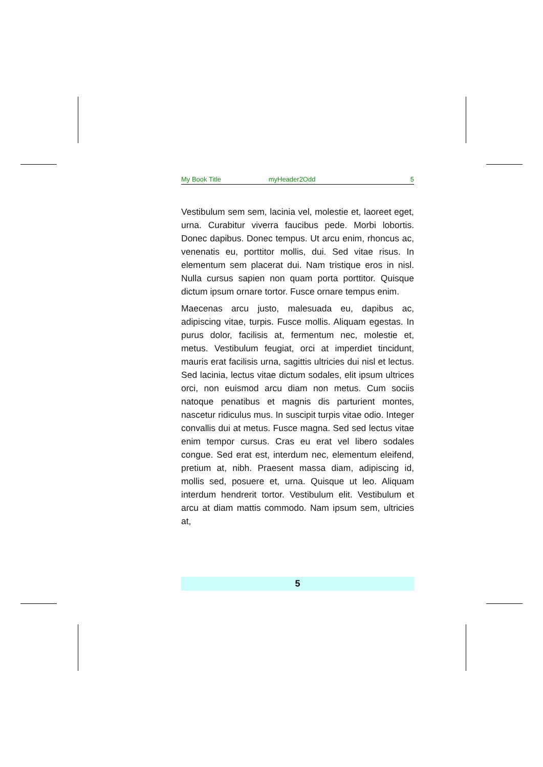My Book Title myHeader2Odd 5
Vestibulum sem sem, lacinia vel, molestie et, laoreet eget, urna. Curabitur viverra faucibus pede. Morbi lobortis. Donec dapibus. Donec tempus. Ut arcu enim, rhoncus ac, venenatis eu, porttitor mollis, dui. Sed vitae risus. In elementum sem placerat dui. Nam tristique eros in nisl. Nulla cursus sapien non quam porta porttitor. Quisque dictum ipsum ornare tortor. Fusce ornare tempus enim.
Maecenas arcu justo, malesuada eu, dapibus ac, adipiscing vitae, turpis. Fusce mollis. Aliquam egestas. In purus dolor, facilisis at, fermentum nec, molestie et, metus. Vestibulum feugiat, orci at imperdiet tincidunt, mauris erat facilisis urna, sagittis ultricies dui nisl et lectus. Sed lacinia, lectus vitae dictum sodales, elit ipsum ultrices orci, non euismod arcu diam non metus. Cum sociis natoque penatibus et magnis dis parturient montes, nascetur ridiculus mus. In suscipit turpis vitae odio. Integer convallis dui at metus. Fusce magna. Sed sed lectus vitae enim tempor cursus. Cras eu erat vel libero sodales congue. Sed erat est, interdum nec, elementum eleifend, pretium at, nibh. Praesent massa diam, adipiscing id, mollis sed, posuere et, urna. Quisque ut leo. Aliquam interdum hendrerit tortor. Vestibulum elit. Vestibulum et arcu at diam mattis commodo. Nam ipsum sem, ultricies at,
5